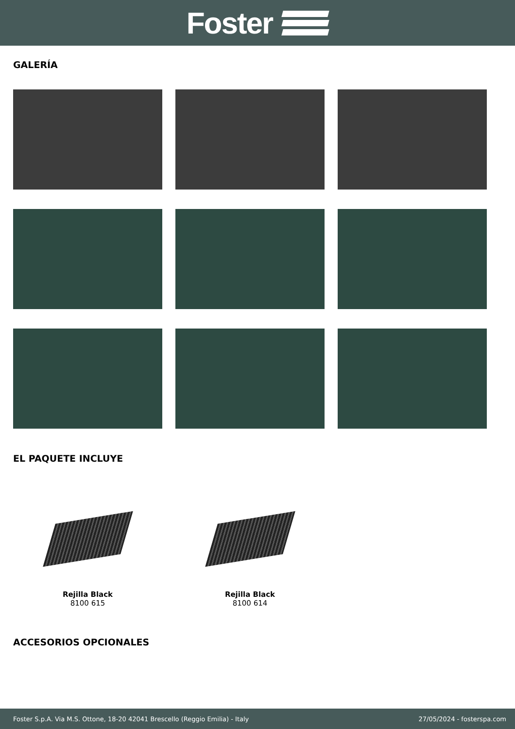Foster
GALERÍA
EL PAQUETE INCLUYE
Rejilla Black
8100 615
Rejilla Black
8100 614
ACCESORIOS OPCIONALES
Foster S.p.A. Via M.S. Ottone, 18-20 42041 Brescello (Reggio Emilia) - Italy 27/05/2024 - fosterspa.com